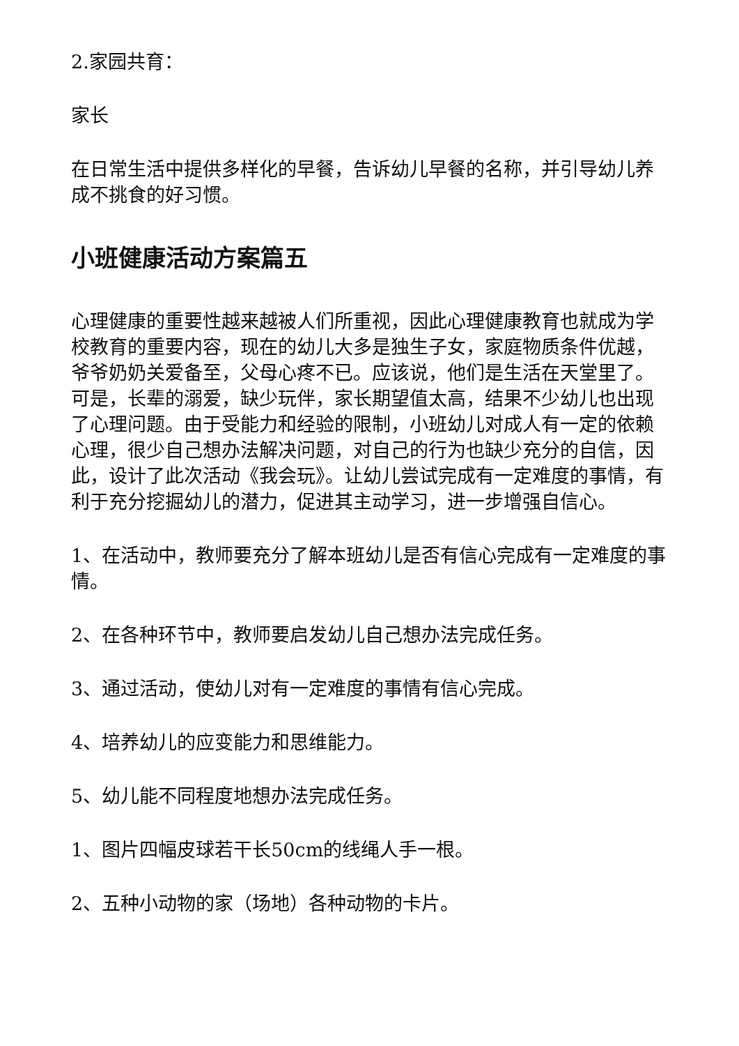2.家园共育：
家长
在日常生活中提供多样化的早餐，告诉幼儿早餐的名称，并引导幼儿养成不挑食的好习惯。
小班健康活动方案篇五
心理健康的重要性越来越被人们所重视，因此心理健康教育也就成为学校教育的重要内容，现在的幼儿大多是独生子女，家庭物质条件优越，爷爷奶奶关爱备至，父母心疼不已。应该说，他们是生活在天堂里了。可是，长辈的溺爱，缺少玩伴，家长期望值太高，结果不少幼儿也出现了心理问题。由于受能力和经验的限制，小班幼儿对成人有一定的依赖心理，很少自己想办法解决问题，对自己的行为也缺少充分的自信，因此，设计了此次活动《我会玩》。让幼儿尝试完成有一定难度的事情，有利于充分挖掘幼儿的潜力，促进其主动学习，进一步增强自信心。
1、在活动中，教师要充分了解本班幼儿是否有信心完成有一定难度的事情。
2、在各种环节中，教师要启发幼儿自己想办法完成任务。
3、通过活动，使幼儿对有一定难度的事情有信心完成。
4、培养幼儿的应变能力和思维能力。
5、幼儿能不同程度地想办法完成任务。
1、图片四幅皮球若干长50cm的线绳人手一根。
2、五种小动物的家（场地）各种动物的卡片。